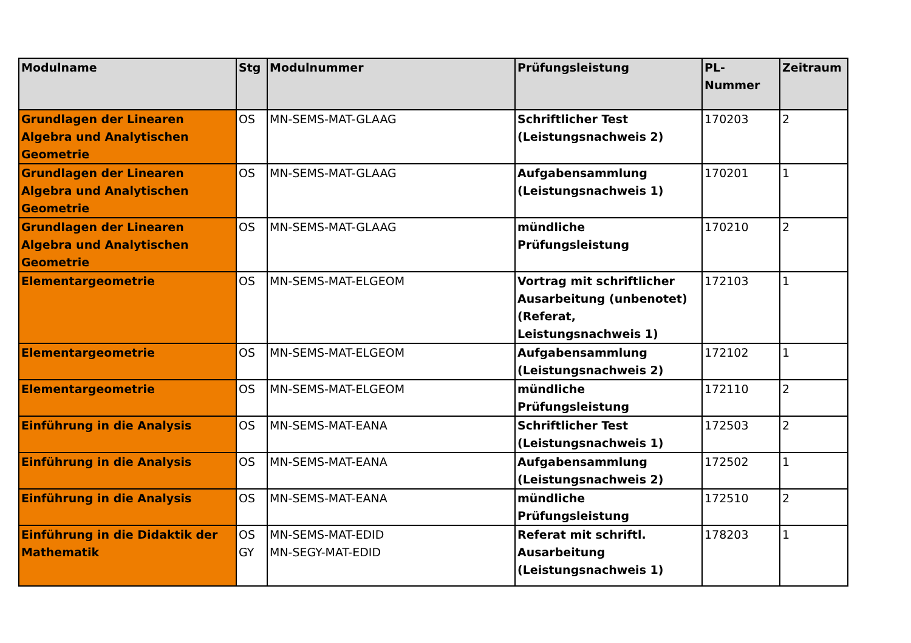| Modulname | Stg | Modulnummer | Prüfungsleistung | PL-Nummer | Zeitraum |
| --- | --- | --- | --- | --- | --- |
| Grundlagen der Linearen Algebra und Analytischen Geometrie | OS | MN-SEMS-MAT-GLAAG | Schriftlicher Test (Leistungsnachweis 2) | 170203 | 2 |
| Grundlagen der Linearen Algebra und Analytischen Geometrie | OS | MN-SEMS-MAT-GLAAG | Aufgabensammlung (Leistungsnachweis 1) | 170201 | 1 |
| Grundlagen der Linearen Algebra und Analytischen Geometrie | OS | MN-SEMS-MAT-GLAAG | mündliche Prüfungsleistung | 170210 | 2 |
| Elementargeometrie | OS | MN-SEMS-MAT-ELGEOM | Vortrag mit schriftlicher Ausarbeitung (unbenotet) (Referat, Leistungsnachweis 1) | 172103 | 1 |
| Elementargeometrie | OS | MN-SEMS-MAT-ELGEOM | Aufgabensammlung (Leistungsnachweis 2) | 172102 | 1 |
| Elementargeometrie | OS | MN-SEMS-MAT-ELGEOM | mündliche Prüfungsleistung | 172110 | 2 |
| Einführung in die Analysis | OS | MN-SEMS-MAT-EANA | Schriftlicher Test (Leistungsnachweis 1) | 172503 | 2 |
| Einführung in die Analysis | OS | MN-SEMS-MAT-EANA | Aufgabensammlung (Leistungsnachweis 2) | 172502 | 1 |
| Einführung in die Analysis | OS | MN-SEMS-MAT-EANA | mündliche Prüfungsleistung | 172510 | 2 |
| Einführung in die Didaktik der Mathematik | OS GY | MN-SEMS-MAT-EDID MN-SEGY-MAT-EDID | Referat mit schriftl. Ausarbeitung (Leistungsnachweis 1) | 178203 | 1 |